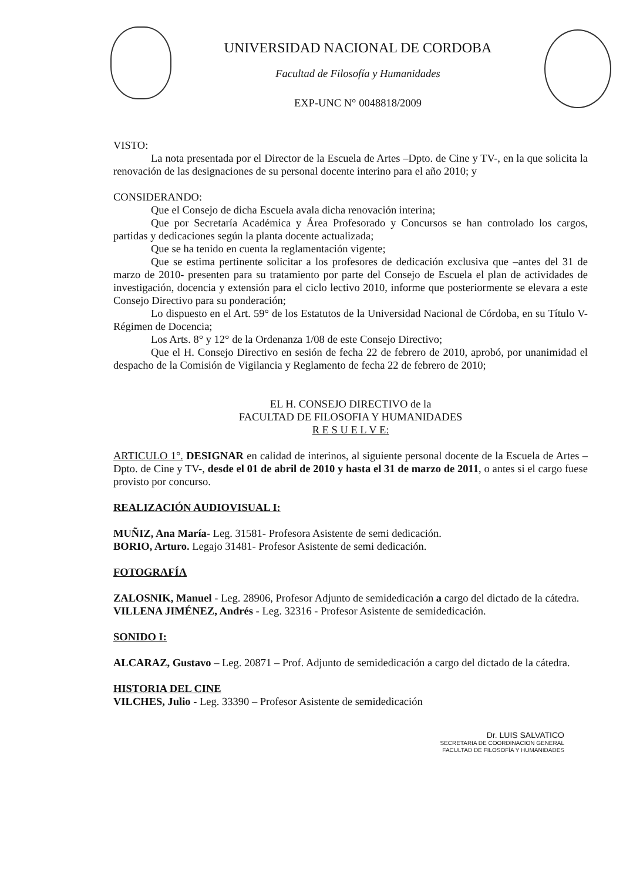UNIVERSIDAD NACIONAL DE CORDOBA
Facultad de Filosofía y Humanidades
EXP-UNC N° 0048818/2009
VISTO:
La nota presentada por el Director de la Escuela de Artes –Dpto. de Cine y TV-, en la que solicita la renovación de las designaciones de su personal docente interino para el año 2010; y
CONSIDERANDO:
Que el Consejo de dicha Escuela avala dicha renovación interina;
Que por Secretaría Académica y Área Profesorado y Concursos se han controlado los cargos, partidas y dedicaciones según la planta docente actualizada;
Que se ha tenido en cuenta la reglamentación vigente;
Que se estima pertinente solicitar a los profesores de dedicación exclusiva que –antes del 31 de marzo de 2010- presenten para su tratamiento por parte del Consejo de Escuela el plan de actividades de investigación, docencia y extensión para el ciclo lectivo 2010, informe que posteriormente se elevara a este Consejo Directivo para su ponderación;
Lo dispuesto en el Art. 59° de los Estatutos de la Universidad Nacional de Córdoba, en su Título V-Régimen de Docencia;
Los Arts. 8° y 12° de la Ordenanza 1/08 de este Consejo Directivo;
Que el H. Consejo Directivo en sesión de fecha 22 de febrero de 2010, aprobó, por unanimidad el despacho de la Comisión de Vigilancia y Reglamento de fecha 22 de febrero de 2010;
EL H. CONSEJO DIRECTIVO de la
FACULTAD DE FILOSOFIA Y HUMANIDADES
R E S U E L V E:
ARTICULO 1°. DESIGNAR en calidad de interinos, al siguiente personal docente de la Escuela de Artes –Dpto. de Cine y TV-, desde el 01 de abril de 2010 y hasta el 31 de marzo de 2011, o antes si el cargo fuese provisto por concurso.
REALIZACIÓN AUDIOVISUAL I:
MUÑIZ, Ana María- Leg. 31581- Profesora Asistente de semi dedicación.
BORIO, Arturo. Legajo 31481- Profesor Asistente de semi dedicación.
FOTOGRAFÍA
ZALOSNIK, Manuel - Leg. 28906, Profesor Adjunto de semidedicación a cargo del dictado de la cátedra.
VILLENA JIMÉNEZ, Andrés - Leg. 32316 - Profesor Asistente de semidedicación.
SONIDO I:
ALCARAZ, Gustavo – Leg. 20871 – Prof. Adjunto de semidedicación a cargo del dictado de la cátedra.
HISTORIA DEL CINE
VILCHES, Julio - Leg. 33390 – Profesor Asistente de semidedicación
Dr. LUIS SALVATICO
SECRETARIA DE COORDINACION GENERAL
FACULTAD DE FILOSOFÍA Y HUMANIDADES